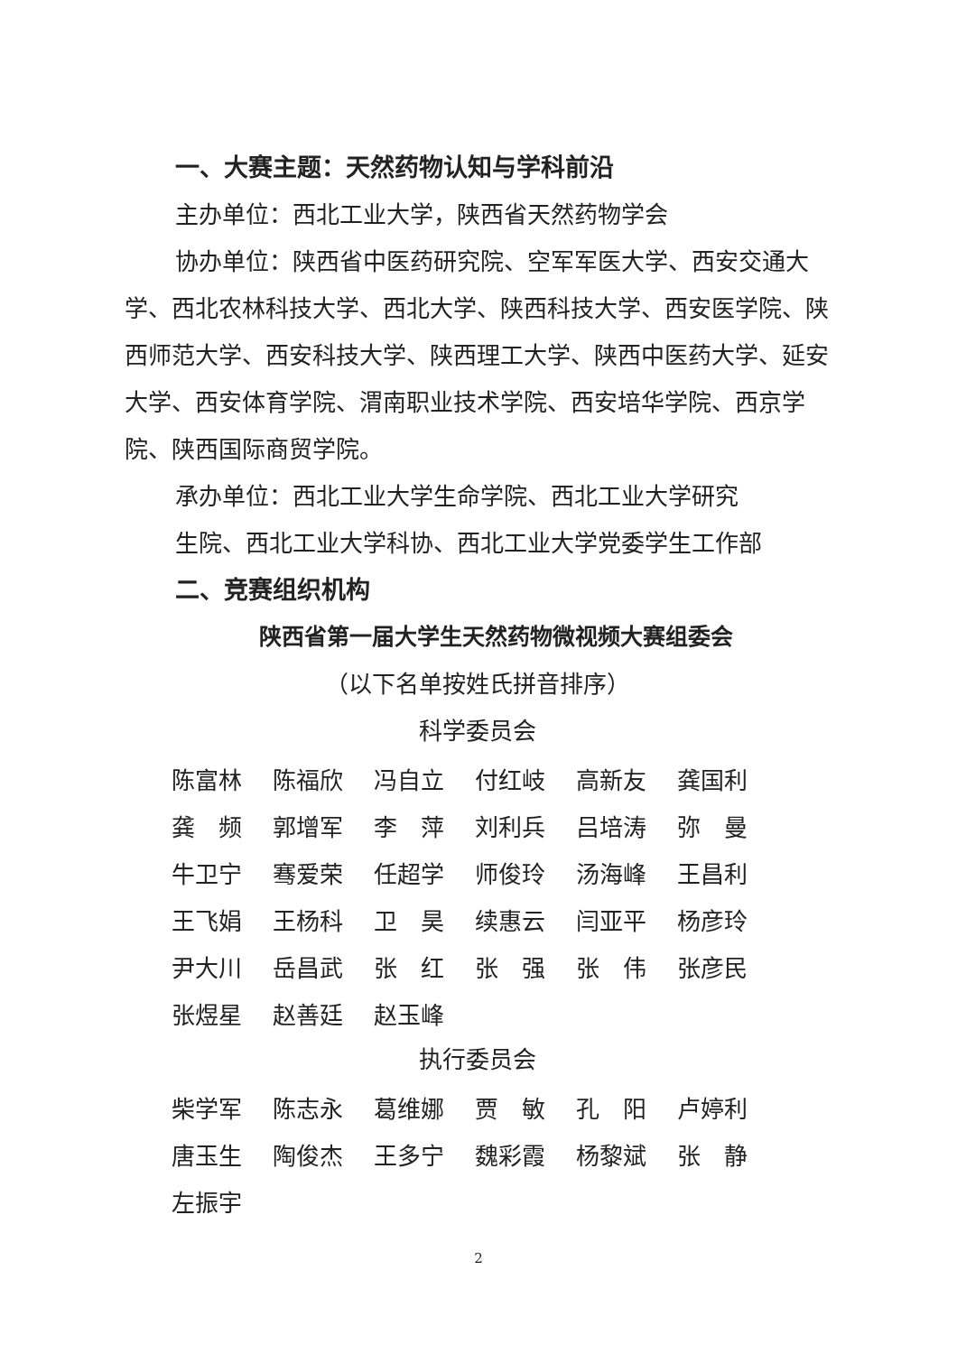一、大赛主题：天然药物认知与学科前沿
主办单位：西北工业大学，陕西省天然药物学会
协办单位：陕西省中医药研究院、空军军医大学、西安交通大学、西北农林科技大学、西北大学、陕西科技大学、西安医学院、陕西师范大学、西安科技大学、陕西理工大学、陕西中医药大学、延安大学、西安体育学院、渭南职业技术学院、西安培华学院、西京学院、陕西国际商贸学院。
承办单位：西北工业大学生命学院、西北工业大学研究
生院、西北工业大学科协、西北工业大学党委学生工作部
二、竞赛组织机构
陕西省第一届大学生天然药物微视频大赛组委会
（以下名单按姓氏拼音排序）
科学委员会
| 陈富林 | 陈福欣 | 冯自立 | 付红岐 | 高新友 | 龚国利 |
| 龚 频 | 郭增军 | 李 萍 | 刘利兵 | 吕培涛 | 弥 曼 |
| 牛卫宁 | 骞爱荣 | 任超学 | 师俊玲 | 汤海峰 | 王昌利 |
| 王飞娟 | 王杨科 | 卫 昊 | 续惠云 | 闫亚平 | 杨彦玲 |
| 尹大川 | 岳昌武 | 张 红 | 张 强 | 张 伟 | 张彦民 |
| 张煜星 | 赵善廷 | 赵玉峰 | | | |
执行委员会
| 柴学军 | 陈志永 | 葛维娜 | 贾 敏 | 孔 阳 | 卢婷利 |
| 唐玉生 | 陶俊杰 | 王多宁 | 魏彩霞 | 杨黎斌 | 张 静 |
| 左振宇 | | | | | |
2